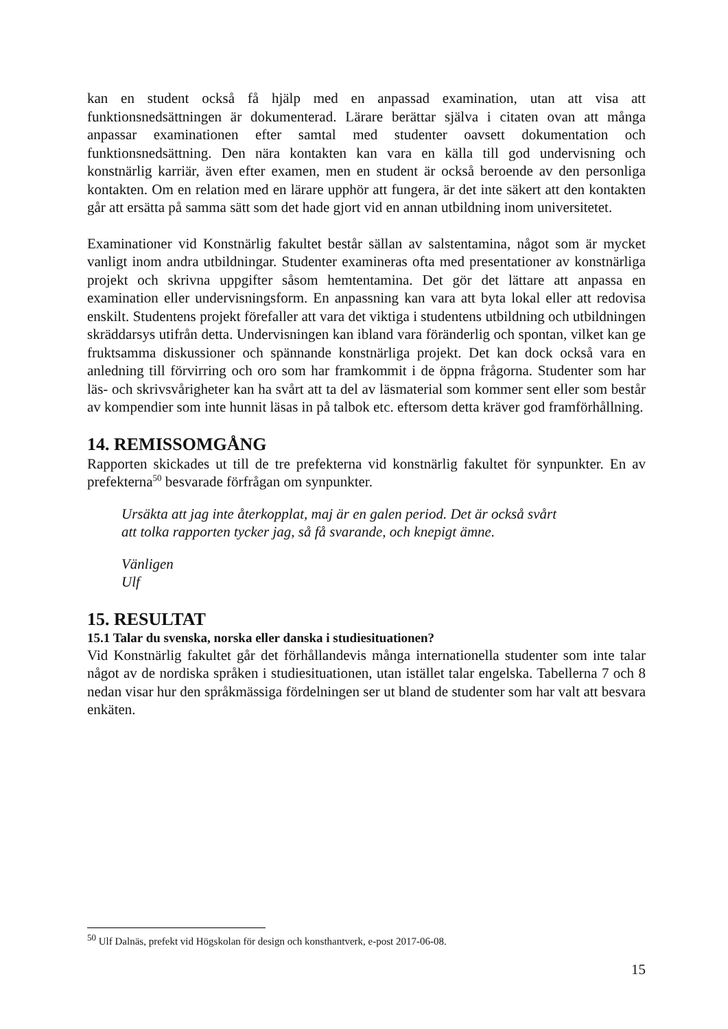kan en student också få hjälp med en anpassad examination, utan att visa att funktionsnedsättningen är dokumenterad. Lärare berättar själva i citaten ovan att många anpassar examinationen efter samtal med studenter oavsett dokumentation och funktionsnedsättning. Den nära kontakten kan vara en källa till god undervisning och konstnärlig karriär, även efter examen, men en student är också beroende av den personliga kontakten. Om en relation med en lärare upphör att fungera, är det inte säkert att den kontakten går att ersätta på samma sätt som det hade gjort vid en annan utbildning inom universitetet.
Examinationer vid Konstnärlig fakultet består sällan av salstentamina, något som är mycket vanligt inom andra utbildningar. Studenter examineras ofta med presentationer av konstnärliga projekt och skrivna uppgifter såsom hemtentamina. Det gör det lättare att anpassa en examination eller undervisningsform. En anpassning kan vara att byta lokal eller att redovisa enskilt. Studentens projekt förefaller att vara det viktiga i studentens utbildning och utbildningen skräddarsys utifrån detta. Undervisningen kan ibland vara föränderlig och spontan, vilket kan ge fruktsamma diskussioner och spännande konstnärliga projekt. Det kan dock också vara en anledning till förvirring och oro som har framkommit i de öppna frågorna. Studenter som har läs- och skrivsvårigheter kan ha svårt att ta del av läsmaterial som kommer sent eller som består av kompendier som inte hunnit läsas in på talbok etc. eftersom detta kräver god framförhållning.
14. REMISSOMGÅNG
Rapporten skickades ut till de tre prefekterna vid konstnärlig fakultet för synpunkter. En av prefekterna<sup>50</sup> besvarade förfrågan om synpunkter.
Ursäkta att jag inte återkopplat, maj är en galen period. Det är också svårt
att tolka rapporten tycker jag, så få svarande, och knepigt ämne.
Vänligen
Ulf
15. RESULTAT
15.1 Talar du svenska, norska eller danska i studiesituationen?
Vid Konstnärlig fakultet går det förhållandevis många internationella studenter som inte talar något av de nordiska språken i studiesituationen, utan istället talar engelska. Tabellerna 7 och 8 nedan visar hur den språkmässiga fördelningen ser ut bland de studenter som har valt att besvara enkäten.
<sup>50</sup> Ulf Dalnäs, prefekt vid Högskolan för design och konsthantverk, e-post 2017-06-08.
15